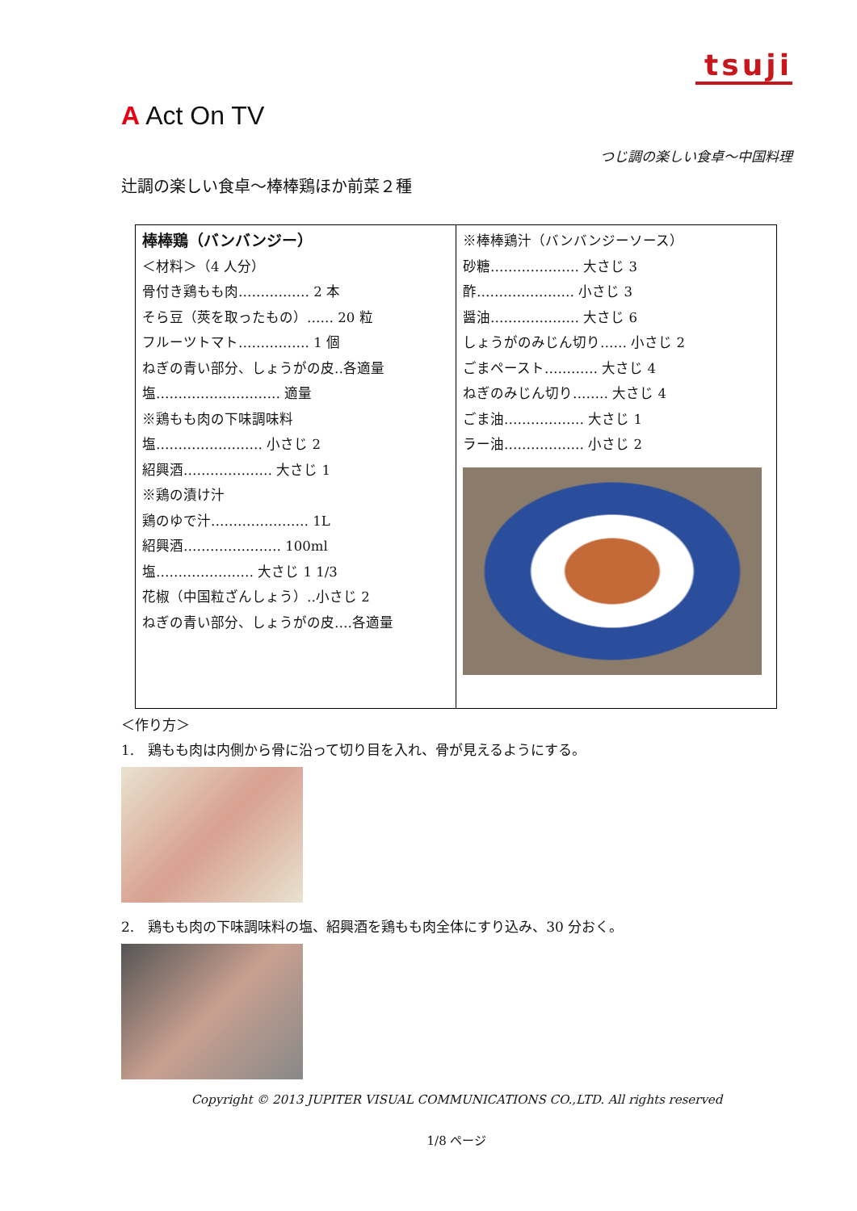tsuji
A Act On TV
つじ調の楽しい食卓～中国料理
辻調の楽しい食卓～棒棒鶏ほか前菜２種
| 棒棒鶏（バンバンジー） ＜材料＞（4 人分） 骨付き鶏もも肉‥‥‥‥‥‥‥‥ 2 本 そら豆（莢を取ったもの）‥‥‥ 20 粒 フルーツトマト‥‥‥‥‥‥‥‥ 1 個 ねぎの青い部分、しょうがの皮‥各適量 塩‥‥‥‥‥‥‥‥‥‥‥‥‥‥ 適量 ※鶏もも肉の下味調味料 塩‥‥‥‥‥‥‥‥‥‥‥‥ 小さじ 2 紹興酒‥‥‥‥‥‥‥‥‥‥ 大さじ 1 ※鶏の漬け汁 鶏のゆで汁‥‥‥‥‥‥‥‥‥‥‥ 1L 紹興酒‥‥‥‥‥‥‥‥‥‥‥ 100ml 塩‥‥‥‥‥‥‥‥‥‥‥ 大さじ 1 1/3 花椒（中国粒ざんしょう）‥小さじ 2 ねぎの青い部分、しょうがの皮‥‥各適量 | ※棒棒鶏汁（バンバンジーソース） 砂糖‥‥‥‥‥‥‥‥‥‥ 大さじ 3 酢‥‥‥‥‥‥‥‥‥‥‥ 小さじ 3 醤油‥‥‥‥‥‥‥‥‥‥ 大さじ 6 しょうがのみじん切り‥‥‥ 小さじ 2 ごまペースト‥‥‥‥‥‥ 大さじ 4 ねぎのみじん切り‥‥‥‥ 大さじ 4 ごま油‥‥‥‥‥‥‥‥‥ 大さじ 1 ラー油‥‥‥‥‥‥‥‥‥ 小さじ 2 |
＜作り方＞
1.　鶏もも肉は内側から骨に沿って切り目を入れ、骨が見えるようにする。
2.　鶏もも肉の下味調味料の塩、紹興酒を鶏もも肉全体にすり込み、30 分おく。
Copyright © 2013 JUPITER VISUAL COMMUNICATIONS CO.,LTD. All rights reserved
1/8 ページ